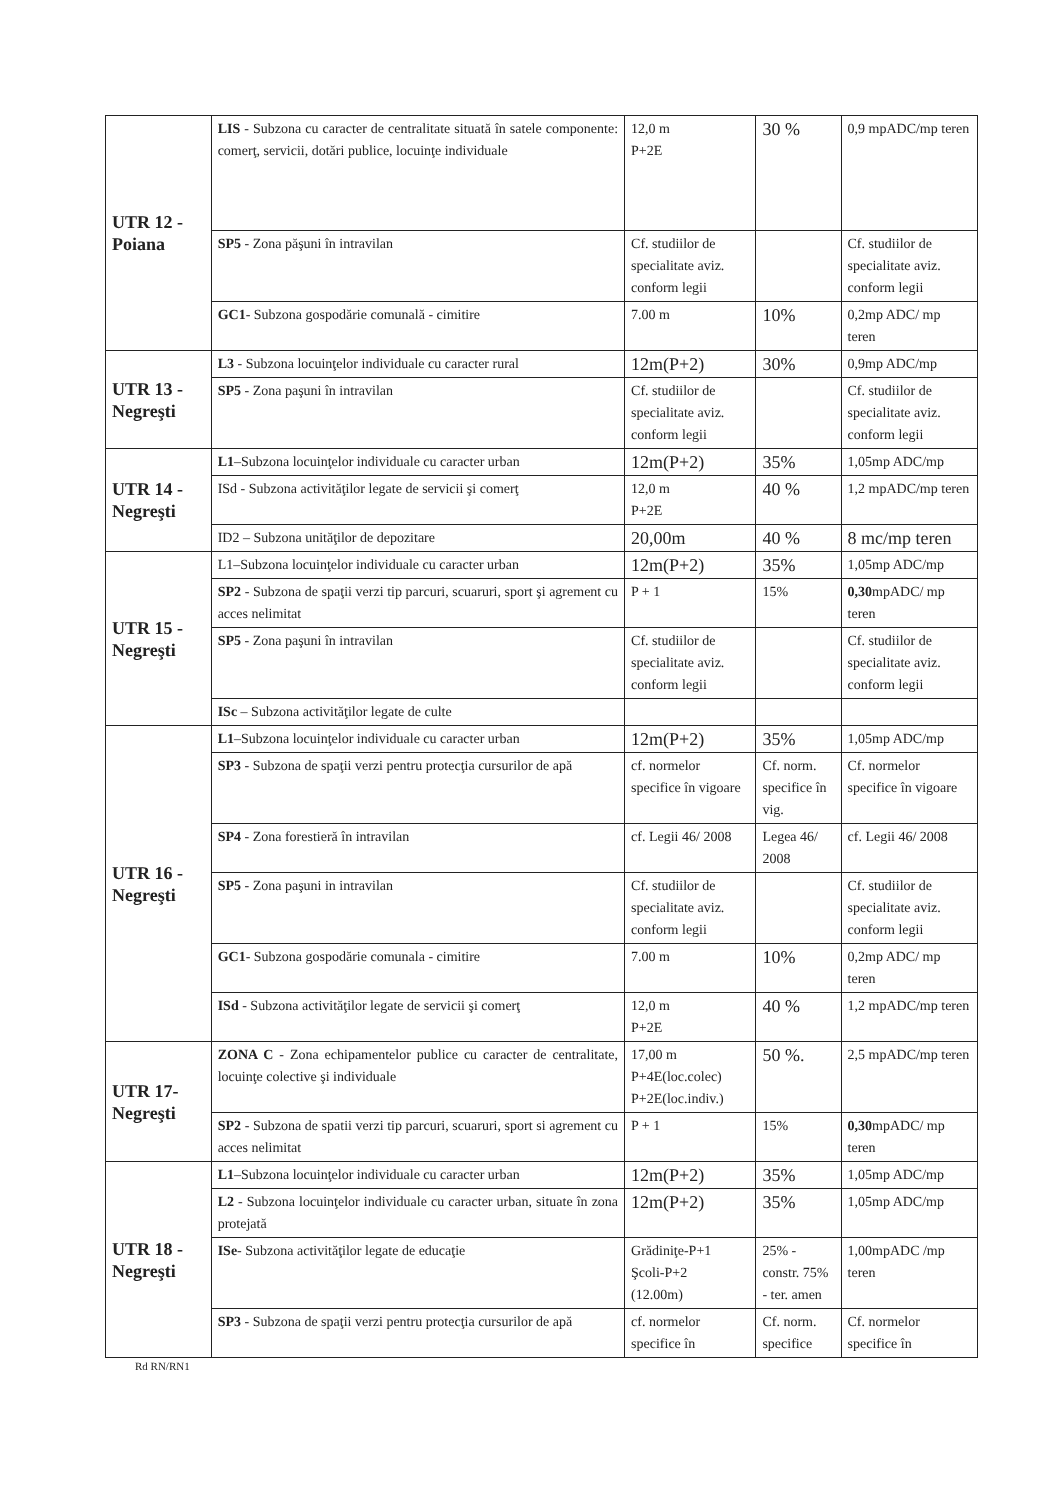| UTR 12 - Poiana | LIS - Subzona cu caracter de centralitate situată în satele componente: comerţ, servicii, dotări publice, locuinţe individuale | 12,0 m P+2E | 30 % | 0,9 mpADC/mp teren |
| | SP5 - Zona păşuni în intravilan | Cf. studiilor de specialitate aviz. conform legii | | Cf. studiilor de specialitate aviz. conform legii |
| | GC1 - Subzona gospodărie comunală - cimitire | 7.00 m | 10% | 0,2mp ADC/ mp teren |
| UTR 13 - Negreşti | L3 - Subzona locuinţelor individuale cu caracter rural | 12m(P+2) | 30% | 0,9mp ADC/mp |
| | SP5 - Zona paşuni în intravilan | Cf. studiilor de specialitate aviz. conform legii | | Cf. studiilor de specialitate aviz. conform legii |
| UTR 14 - Negreşti | L1 –Subzona locuinţelor individuale cu caracter urban | 12m(P+2) | 35% | 1,05mp ADC/mp |
| | ISd - Subzona activităţilor legate de servicii şi comerţ | 12,0 m P+2E | 40 % | 1,2 mpADC/mp teren |
| | ID2 – Subzona unităţilor de depozitare | 20,00m | 40 % | 8 mc/mp teren |
| UTR 15 - Negreşti | L1–Subzona locuinţelor individuale cu caracter urban | 12m(P+2) | 35% | 1,05mp ADC/mp |
| | SP2 - Subzona de spaţii verzi tip parcuri, scuaruri, sport şi agrement cu acces nelimitat | P + 1 | 15% | 0,30 mpADC/ mp teren |
| | SP5 - Zona paşuni în intravilan | Cf. studiilor de specialitate aviz. conform legii | | Cf. studiilor de specialitate aviz. conform legii |
| | ISc – Subzona activităţilor legate de culte | | | |
| UTR 16 - Negreşti | L1 –Subzona locuinţelor individuale cu caracter urban | 12m(P+2) | 35% | 1,05mp ADC/mp |
| | SP3 - Subzona de spaţii verzi pentru protecţia cursurilor de apă | cf. normelor specifice în vigoare | Cf. norm. specifice în vig. | Cf. normelor specifice în vigoare |
| | SP4 - Zona forestieră în intravilan | cf. Legii 46/ 2008 | Legea 46/ 2008 | cf. Legii 46/ 2008 |
| | SP5 - Zona paşuni in intravilan | Cf. studiilor de specialitate aviz. conform legii | | Cf. studiilor de specialitate aviz. conform legii |
| | GC1 - Subzona gospodărie comunala - cimitire | 7.00 m | 10% | 0,2mp ADC/ mp teren |
| | ISd - Subzona activităţilor legate de servicii şi comerţ | 12,0 m P+2E | 40 % | 1,2 mpADC/mp teren |
| UTR 17- Negreşti | ZONA C - Zona echipamentelor publice cu caracter de centralitate, locuinţe colective şi individuale | 17,00 m P+4E(loc.colec) P+2E(loc.indiv.) | 50 %. | 2,5 mpADC/mp teren |
| | SP2 - Subzona de spatii verzi tip parcuri, scuaruri, sport si agrement cu acces nelimitat | P + 1 | 15% | 0,30 mpADC/ mp teren |
| UTR 18 - Negreşti | L1 –Subzona locuinţelor individuale cu caracter urban | 12m(P+2) | 35% | 1,05mp ADC/mp |
| | L2 - Subzona locuinţelor individuale cu caracter urban, situate în zona protejată | 12m(P+2) | 35% | 1,05mp ADC/mp |
| | ISe - Subzona activităţilor legate de educaţie | Grădiniţe-P+1 Şcoli-P+2 (12.00m) | 25% - constr. 75% - ter. amen | 1,00mpADC /mp teren |
| | SP3 - Subzona de spaţii verzi pentru protecţia cursurilor de apă | cf. normelor specifice în | Cf. norm. specifice | Cf. normelor specifice în |
Rd RN/RN1